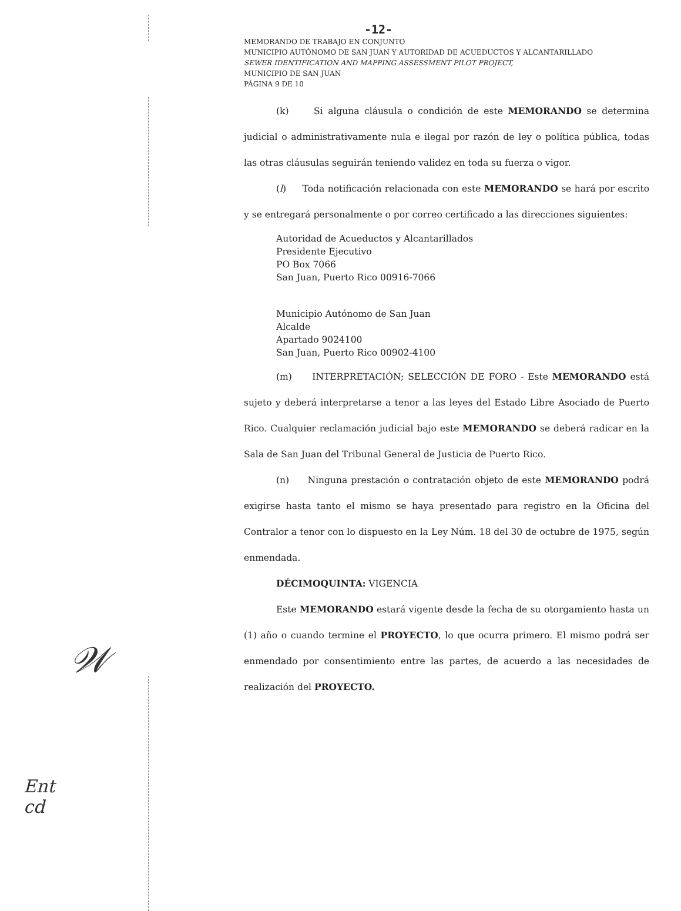-12-
MEMORANDO DE TRABAJO EN CONJUNTO
MUNICIPIO AUTÓNOMO DE SAN JUAN Y AUTORIDAD DE ACUEDUCTOS Y ALCANTARILLADO
SEWER IDENTIFICATION AND MAPPING ASSESSMENT PILOT PROJECT,
MUNICIPIO DE SAN JUAN
PÁGINA 9 DE 10
(k) Si alguna cláusula o condición de este MEMORANDO se determina judicial o administrativamente nula e ilegal por razón de ley o política pública, todas las otras cláusulas seguirán teniendo validez en toda su fuerza o vigor.
(l) Toda notificación relacionada con este MEMORANDO se hará por escrito y se entregará personalmente o por correo certificado a las direcciones siguientes:
Autoridad de Acueductos y Alcantarillados
Presidente Ejecutivo
PO Box 7066
San Juan, Puerto Rico 00916-7066
Municipio Autónomo de San Juan
Alcalde
Apartado 9024100
San Juan, Puerto Rico 00902-4100
(m) INTERPRETACIÓN; SELECCIÓN DE FORO - Este MEMORANDO está sujeto y deberá interpretarse a tenor a las leyes del Estado Libre Asociado de Puerto Rico. Cualquier reclamación judicial bajo este MEMORANDO se deberá radicar en la Sala de San Juan del Tribunal General de Justicia de Puerto Rico.
(n) Ninguna prestación o contratación objeto de este MEMORANDO podrá exigirse hasta tanto el mismo se haya presentado para registro en la Oficina del Contralor a tenor con lo dispuesto en la Ley Núm. 18 del 30 de octubre de 1975, según enmendada.
DÉCIMOQUINTA: VIGENCIA
Este MEMORANDO estará vigente desde la fecha de su otorgamiento hasta un (1) año o cuando termine el PROYECTO, lo que ocurra primero. El mismo podrá ser enmendado por consentimiento entre las partes, de acuerdo a las necesidades de realización del PROYECTO.
𝒲
Ent
cd